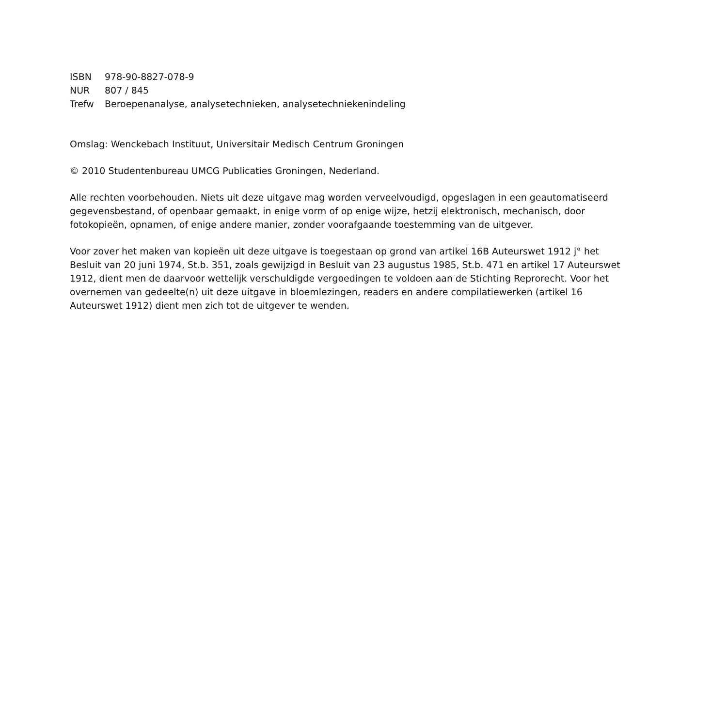| ISBN | 978-90-8827-078-9 |
| NUR | 807 / 845 |
| Trefw | Beroepenanalyse, analysetechnieken, analysetechniekenindeling |
Omslag: Wenckebach Instituut, Universitair Medisch Centrum Groningen
© 2010 Studentenbureau UMCG Publicaties Groningen, Nederland.
Alle rechten voorbehouden. Niets uit deze uitgave mag worden verveelvoudigd, opgeslagen in een geautomatiseerd gegevensbestand, of openbaar gemaakt, in enige vorm of op enige wijze, hetzij elektronisch, mechanisch, door fotokopieën, opnamen, of enige andere manier, zonder voorafgaande toestemming van de uitgever.
Voor zover het maken van kopieën uit deze uitgave is toegestaan op grond van artikel 16B Auteurswet 1912 j° het Besluit van 20 juni 1974, St.b. 351, zoals gewijzigd in Besluit van 23 augustus 1985, St.b. 471 en artikel 17 Auteurswet 1912, dient men de daarvoor wettelijk verschuldigde vergoedingen te voldoen aan de Stichting Reprorecht. Voor het overnemen van gedeelte(n) uit deze uitgave in bloemlezingen, readers en andere compilatiewerken (artikel 16 Auteurswet 1912) dient men zich tot de uitgever te wenden.